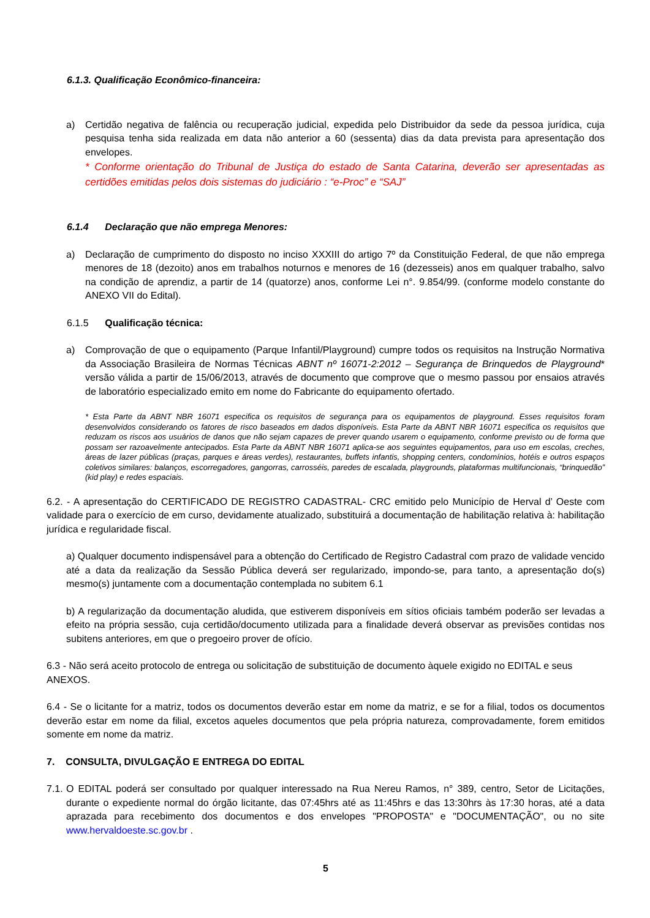6.1.3. Qualificação Econômico-financeira:
a) Certidão negativa de falência ou recuperação judicial, expedida pelo Distribuidor da sede da pessoa jurídica, cuja pesquisa tenha sida realizada em data não anterior a 60 (sessenta) dias da data prevista para apresentação dos envelopes.
* Conforme orientação do Tribunal de Justiça do estado de Santa Catarina, deverão ser apresentadas as certidões emitidas pelos dois sistemas do judiciário : “e-Proc” e “SAJ”
6.1.4 Declaração que não emprega Menores:
a) Declaração de cumprimento do disposto no inciso XXXIII do artigo 7º da Constituição Federal, de que não emprega menores de 18 (dezoito) anos em trabalhos noturnos e menores de 16 (dezesseis) anos em qualquer trabalho, salvo na condição de aprendiz, a partir de 14 (quatorze) anos, conforme Lei n°. 9.854/99. (conforme modelo constante do ANEXO VII do Edital).
6.1.5 Qualificação técnica:
a) Comprovação de que o equipamento (Parque Infantil/Playground) cumpre todos os requisitos na Instrução Normativa da Associação Brasileira de Normas Técnicas ABNT nº 16071-2:2012 – Segurança de Brinquedos de Playground* versão válida a partir de 15/06/2013, através de documento que comprove que o mesmo passou por ensaios através de laboratório especializado emito em nome do Fabricante do equipamento ofertado.
* Esta Parte da ABNT NBR 16071 especifica os requisitos de segurança para os equipamentos de playground. Esses requisitos foram desenvolvidos considerando os fatores de risco baseados em dados disponíveis. Esta Parte da ABNT NBR 16071 especifica os requisitos que reduzam os riscos aos usuários de danos que não sejam capazes de prever quando usarem o equipamento, conforme previsto ou de forma que possam ser razoavelmente antecipados. Esta Parte da ABNT NBR 16071 aplica-se aos seguintes equipamentos, para uso em escolas, creches, áreas de lazer públicas (praças, parques e áreas verdes), restaurantes, buffets infantis, shopping centers, condomínios, hotéis e outros espaços coletivos similares: balanços, escorregadores, gangorras, carrosséis, paredes de escalada, playgrounds, plataformas multifuncionais, “brinquedão” (kid play) e redes espaciais.
6.2. - A apresentação do CERTIFICADO DE REGISTRO CADASTRAL- CRC emitido pelo Município de Herval d’ Oeste com validade para o exercício de em curso, devidamente atualizado, substituirá a documentação de habilitação relativa à: habilitação jurídica e regularidade fiscal.
a) Qualquer documento indispensável para a obtenção do Certificado de Registro Cadastral com prazo de validade vencido até a data da realização da Sessão Pública deverá ser regularizado, impondo-se, para tanto, a apresentação do(s) mesmo(s) juntamente com a documentação contemplada no subitem 6.1
b) A regularização da documentação aludida, que estiverem disponíveis em sítios oficiais também poderão ser levadas a efeito na própria sessão, cuja certidão/documento utilizada para a finalidade deverá observar as previsões contidas nos subitens anteriores, em que o pregoeiro prover de ofício.
6.3 - Não será aceito protocolo de entrega ou solicitação de substituição de documento àquele exigido no EDITAL e seus ANEXOS.
6.4 - Se o licitante for a matriz, todos os documentos deverão estar em nome da matriz, e se for a filial, todos os documentos deverão estar em nome da filial, excetos aqueles documentos que pela própria natureza, comprovadamente, forem emitidos somente em nome da matriz.
7. CONSULTA, DIVULGAÇÃO E ENTREGA DO EDITAL
7.1.
O EDITAL poderá ser consultado por qualquer interessado na Rua Nereu Ramos, n° 389, centro, Setor de Licitações, durante o expediente normal do órgão licitante, das 07:45hrs até as 11:45hrs e das 13:30hrs às 17:30 horas, até a data aprazada para recebimento dos documentos e dos envelopes "PROPOSTA" e "DOCUMENTAÇÃO", ou no site www.hervaldoeste.sc.gov.br .
5